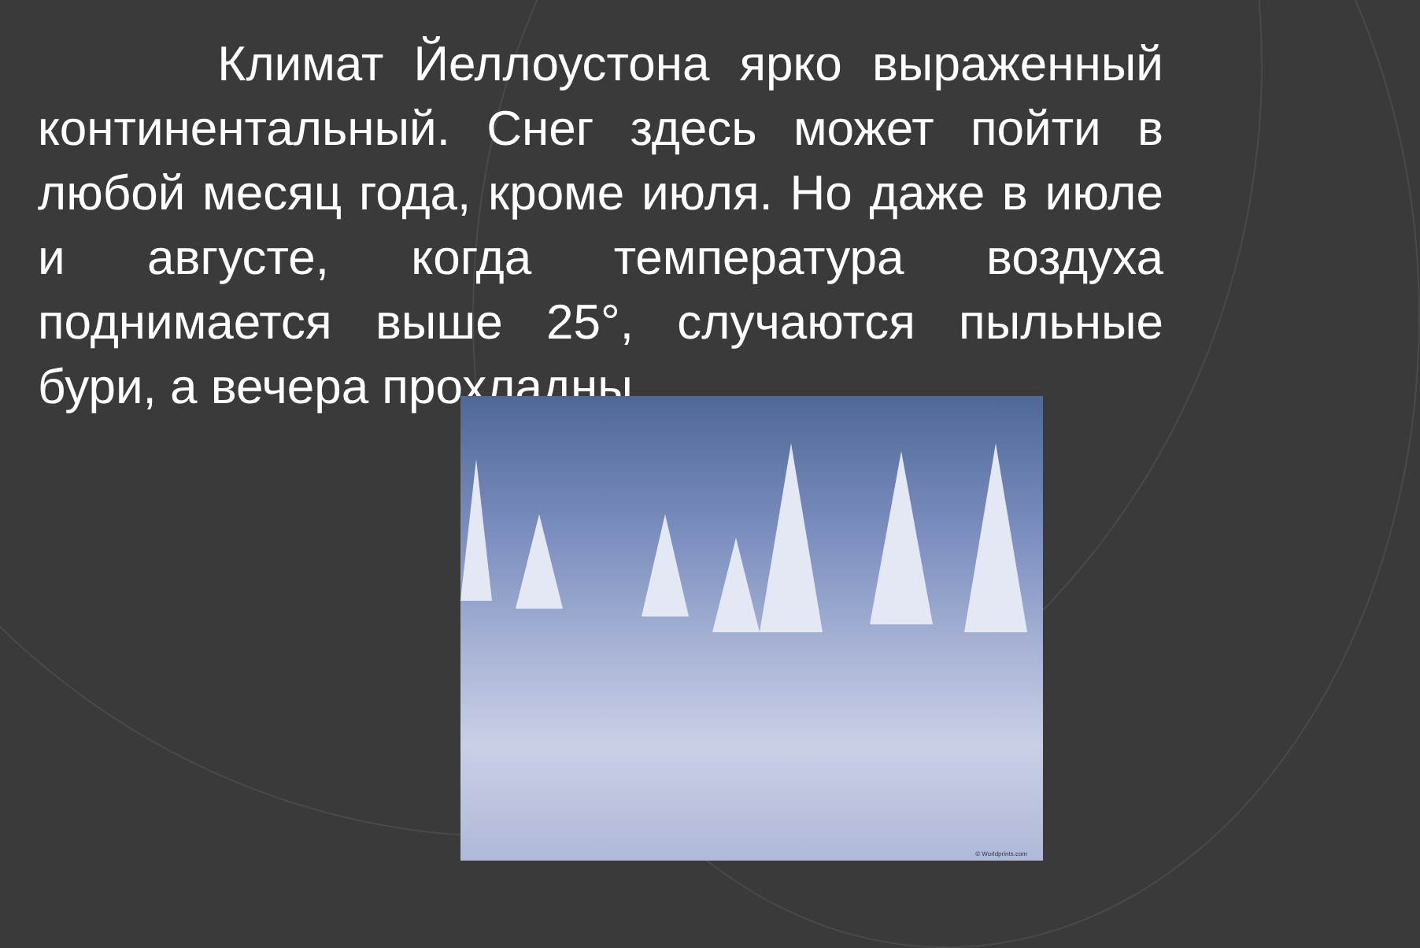Климат Йеллоустона ярко выраженный континентальный. Снег здесь может пойти в любой месяц года, кроме июля. Но даже в июле и августе, когда температура воздуха поднимается выше 25°, случаются пыльные бури, а вечера прохладны.
© Worldprints.com